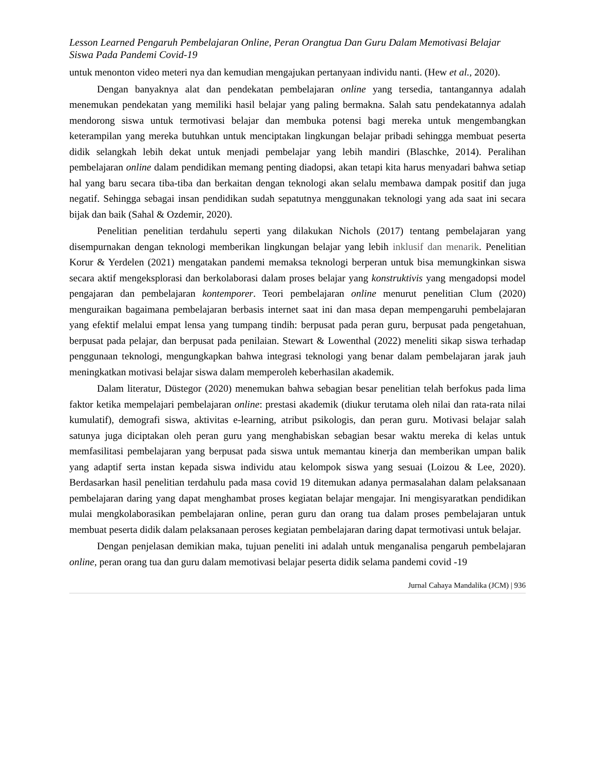Lesson Learned Pengaruh Pembelajaran Online, Peran Orangtua Dan Guru Dalam Memotivasi Belajar Siswa Pada Pandemi Covid-19
untuk menonton video meteri nya dan kemudian mengajukan pertanyaan individu nanti. (Hew et al., 2020).
Dengan banyaknya alat dan pendekatan pembelajaran online yang tersedia, tantangannya adalah menemukan pendekatan yang memiliki hasil belajar yang paling bermakna. Salah satu pendekatannya adalah mendorong siswa untuk termotivasi belajar dan membuka potensi bagi mereka untuk mengembangkan keterampilan yang mereka butuhkan untuk menciptakan lingkungan belajar pribadi sehingga membuat peserta didik selangkah lebih dekat untuk menjadi pembelajar yang lebih mandiri (Blaschke, 2014). Peralihan pembelajaran online dalam pendidikan memang penting diadopsi, akan tetapi kita harus menyadari bahwa setiap hal yang baru secara tiba-tiba dan berkaitan dengan teknologi akan selalu membawa dampak positif dan juga negatif. Sehingga sebagai insan pendidikan sudah sepatutnya menggunakan teknologi yang ada saat ini secara bijak dan baik (Sahal & Ozdemir, 2020).
Penelitian penelitian terdahulu seperti yang dilakukan Nichols (2017) tentang pembelajaran yang disempurnakan dengan teknologi memberikan lingkungan belajar yang lebih inklusif dan menarik. Penelitian Korur & Yerdelen (2021) mengatakan pandemi memaksa teknologi berperan untuk bisa memungkinkan siswa secara aktif mengeksplorasi dan berkolaborasi dalam proses belajar yang konstruktivis yang mengadopsi model pengajaran dan pembelajaran kontemporer. Teori pembelajaran online menurut penelitian Clum (2020) menguraikan bagaimana pembelajaran berbasis internet saat ini dan masa depan mempengaruhi pembelajaran yang efektif melalui empat lensa yang tumpang tindih: berpusat pada peran guru, berpusat pada pengetahuan, berpusat pada pelajar, dan berpusat pada penilaian. Stewart & Lowenthal (2022) meneliti sikap siswa terhadap penggunaan teknologi, mengungkapkan bahwa integrasi teknologi yang benar dalam pembelajaran jarak jauh meningkatkan motivasi belajar siswa dalam memperoleh keberhasilan akademik.
Dalam literatur, Düstegor (2020) menemukan bahwa sebagian besar penelitian telah berfokus pada lima faktor ketika mempelajari pembelajaran online: prestasi akademik (diukur terutama oleh nilai dan rata-rata nilai kumulatif), demografi siswa, aktivitas e-learning, atribut psikologis, dan peran guru. Motivasi belajar salah satunya juga diciptakan oleh peran guru yang menghabiskan sebagian besar waktu mereka di kelas untuk memfasilitasi pembelajaran yang berpusat pada siswa untuk memantau kinerja dan memberikan umpan balik yang adaptif serta instan kepada siswa individu atau kelompok siswa yang sesuai (Loizou & Lee, 2020). Berdasarkan hasil penelitian terdahulu pada masa covid 19 ditemukan adanya permasalahan dalam pelaksanaan pembelajaran daring yang dapat menghambat proses kegiatan belajar mengajar. Ini mengisyaratkan pendidikan mulai mengkolaborasikan pembelajaran online, peran guru dan orang tua dalam proses pembelajaran untuk membuat peserta didik dalam pelaksanaan peroses kegiatan pembelajaran daring dapat termotivasi untuk belajar.
Dengan penjelasan demikian maka, tujuan peneliti ini adalah untuk menganalisa pengaruh pembelajaran online, peran orang tua dan guru dalam memotivasi belajar peserta didik selama pandemi covid -19
Jurnal Cahaya Mandalika (JCM) | 936